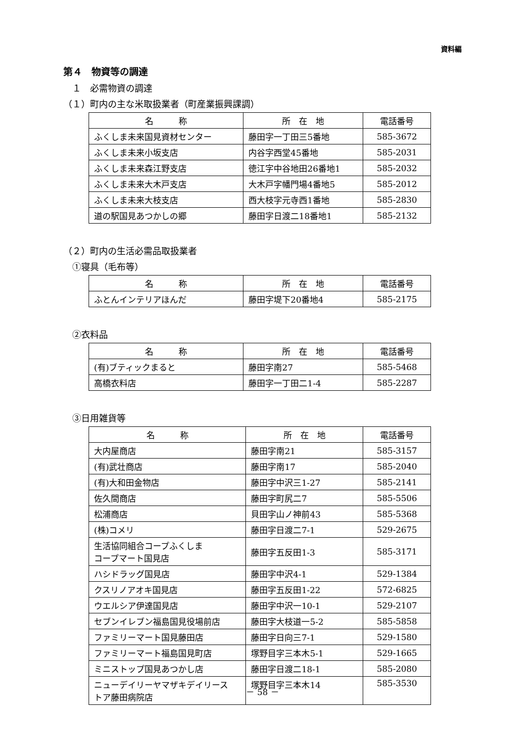資料編
第４　物資等の調達
　１　必需物資の調達
（１）町内の主な米取扱業者（町産業振興課調）
| 名 称 | 所 在 地 | 電話番号 |
| --- | --- | --- |
| ふくしま未来国見資材センター | 藤田字一丁田三5番地 | 585-3672 |
| ふくしま未来小坂支店 | 内谷字西堂45番地 | 585-2031 |
| ふくしま未来森江野支店 | 徳江字中谷地田26番地1 | 585-2032 |
| ふくしま未来大木戸支店 | 大木戸字幡門場4番地5 | 585-2012 |
| ふくしま未来大枝支店 | 西大枝字元寺西1番地 | 585-2830 |
| 道の駅国見あつかしの郷 | 藤田字日渡二18番地1 | 585-2132 |
（２）町内の生活必需品取扱業者
　①寝具（毛布等）
| 名 称 | 所 在 地 | 電話番号 |
| --- | --- | --- |
| ふとんインテリアほんだ | 藤田字堤下20番地4 | 585-2175 |
　②衣料品
| 名 称 | 所 在 地 | 電話番号 |
| --- | --- | --- |
| (有)ブティックまると | 藤田字南27 | 585-5468 |
| 高橋衣料店 | 藤田字一丁田二1-4 | 585-2287 |
　③日用雑貨等
| 名 称 | 所 在 地 | 電話番号 |
| --- | --- | --- |
| 大内屋商店 | 藤田字南21 | 585-3157 |
| (有)武壮商店 | 藤田字南17 | 585-2040 |
| (有)大和田金物店 | 藤田字中沢三1-27 | 585-2141 |
| 佐久間商店 | 藤田字町尻二7 | 585-5506 |
| 松浦商店 | 貝田字山ノ神前43 | 585-5368 |
| (株)コメリ | 藤田字日渡二7-1 | 529-2675 |
| 生活協同組合コープふくしま コープマート国見店 | 藤田字五反田1-3 | 585-3171 |
| ハシドラッグ国見店 | 藤田字中沢4-1 | 529-1384 |
| クスリノアオキ国見店 | 藤田字五反田1-22 | 572-6825 |
| ウエルシア伊達国見店 | 藤田字中沢一10-1 | 529-2107 |
| セブンイレブン福島国見役場前店 | 藤田字大枝道一5-2 | 585-5858 |
| ファミリーマート国見藤田店 | 藤田字日向三7-1 | 529-1580 |
| ファミリーマート福島国見町店 | 塚野目字三本木5-1 | 529-1665 |
| ミニストップ国見あつかし店 | 藤田字日渡二18-1 | 585-2080 |
| ニューデイリーヤマザキデイリース トア藤田病院店 | 塚野目字三本木14 | 585-3530 |
－ 58 －